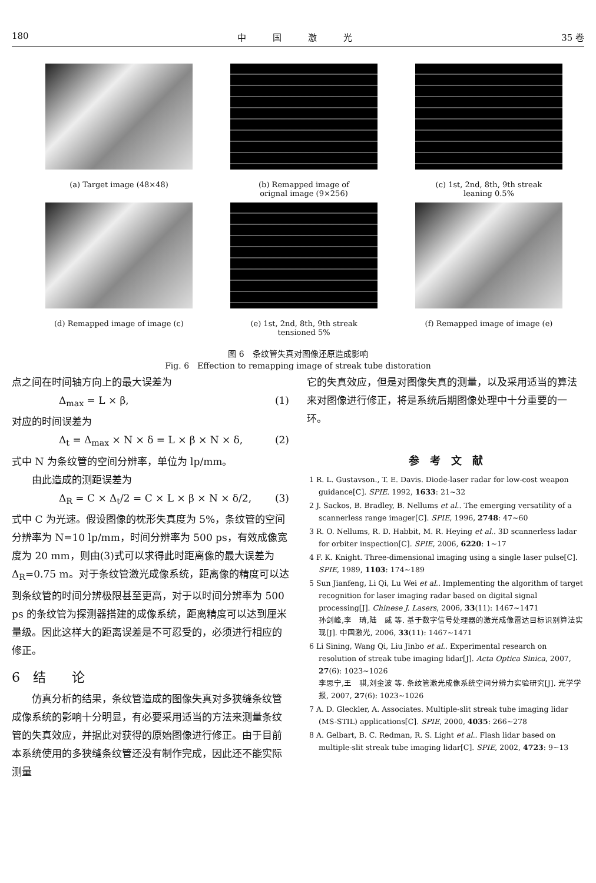180 中　　　国　　　激　　　光 35 卷
(a) Target image (48×48)
(b) Remapped image of
orignal image (9×256)
(c) 1st, 2nd, 8th, 9th streak
leaning 0.5%
(d) Remapped image of image (c)
(e) 1st, 2nd, 8th, 9th streak
tensioned 5%
(f) Remapped image of image (e)
图 6　条纹管失真对图像还原造成影响
Fig. 6　Effection to remapping image of streak tube distoration
点之间在时间轴方向上的最大误差为
Δ<sub>max</sub> = L × β, (1)
对应的时间误差为
Δ<sub>t</sub> = Δ<sub>max</sub> × N × δ = L × β × N × δ, (2)
式中 N 为条纹管的空间分辨率，单位为 lp/mm。
　　由此造成的测距误差为
Δ<sub>R</sub> = C × Δ<sub>t</sub>/2 = C × L × β × N × δ/2, (3)
式中 C 为光速。假设图像的枕形失真度为 5%，条纹管的空间分辨率为 N=10 lp/mm，时间分辨率为 500 ps，有效成像宽度为 20 mm，则由(3)式可以求得此时距离像的最大误差为 Δ<sub>R</sub>=0.75 m。对于条纹管激光成像系统，距离像的精度可以达到条纹管的时间分辨极限甚至更高，对于以时间分辨率为 500 ps 的条纹管为探测器搭建的成像系统，距离精度可以达到厘米量级。因此这样大的距离误差是不可忍受的，必须进行相应的修正。
6　结　　论
　　仿真分析的结果，条纹管造成的图像失真对多狭缝条纹管成像系统的影响十分明显，有必要采用适当的方法来测量条纹管的失真效应，并据此对获得的原始图像进行修正。由于目前本系统使用的多狭缝条纹管还没有制作完成，因此还不能实际测量
它的失真效应，但是对图像失真的测量，以及采用适当的算法来对图像进行修正，将是系统后期图像处理中十分重要的一环。
参　考　文　献
1 R. L. Gustavson., T. E. Davis. Diode-laser radar for low-cost weapon guidance[C]. SPIE. 1992, 1633: 21~32
2 J. Sackos, B. Bradley, B. Nellums et al.. The emerging versatility of a scannerless range imager[C]. SPIE, 1996, 2748: 47~60
3 R. O. Nellums, R. D. Habbit, M. R. Heying et al.. 3D scannerless ladar for orbiter inspection[C]. SPIE, 2006, 6220: 1~17
4 F. K. Knight. Three-dimensional imaging using a single laser pulse[C]. SPIE, 1989, 1103: 174~189
5 Sun Jianfeng, Li Qi, Lu Wei et al.. Implementing the algorithm of target recognition for laser imaging radar based on digital signal processing[J]. Chinese J. Lasers, 2006, 33(11): 1467~1471
孙剑峰,李　琦,陆　威 等. 基于数字信号处理器的激光成像雷达目标识别算法实现[J]. 中国激光, 2006, 33(11): 1467~1471
6 Li Sining, Wang Qi, Liu Jinbo et al.. Experimental research on resolution of streak tube imaging lidar[J]. Acta Optica Sinica, 2007, 27(6): 1023~1026
李思宁,王　骐,刘金波 等. 条纹管激光成像系统空间分辨力实验研究[J]. 光学学报, 2007, 27(6): 1023~1026
7 A. D. Gleckler, A. Associates. Multiple-slit streak tube imaging lidar (MS-STIL) applications[C]. SPIE, 2000, 4035: 266~278
8 A. Gelbart, B. C. Redman, R. S. Light et al.. Flash lidar based on multiple-slit streak tube imaging lidar[C]. SPIE, 2002, 4723: 9~13